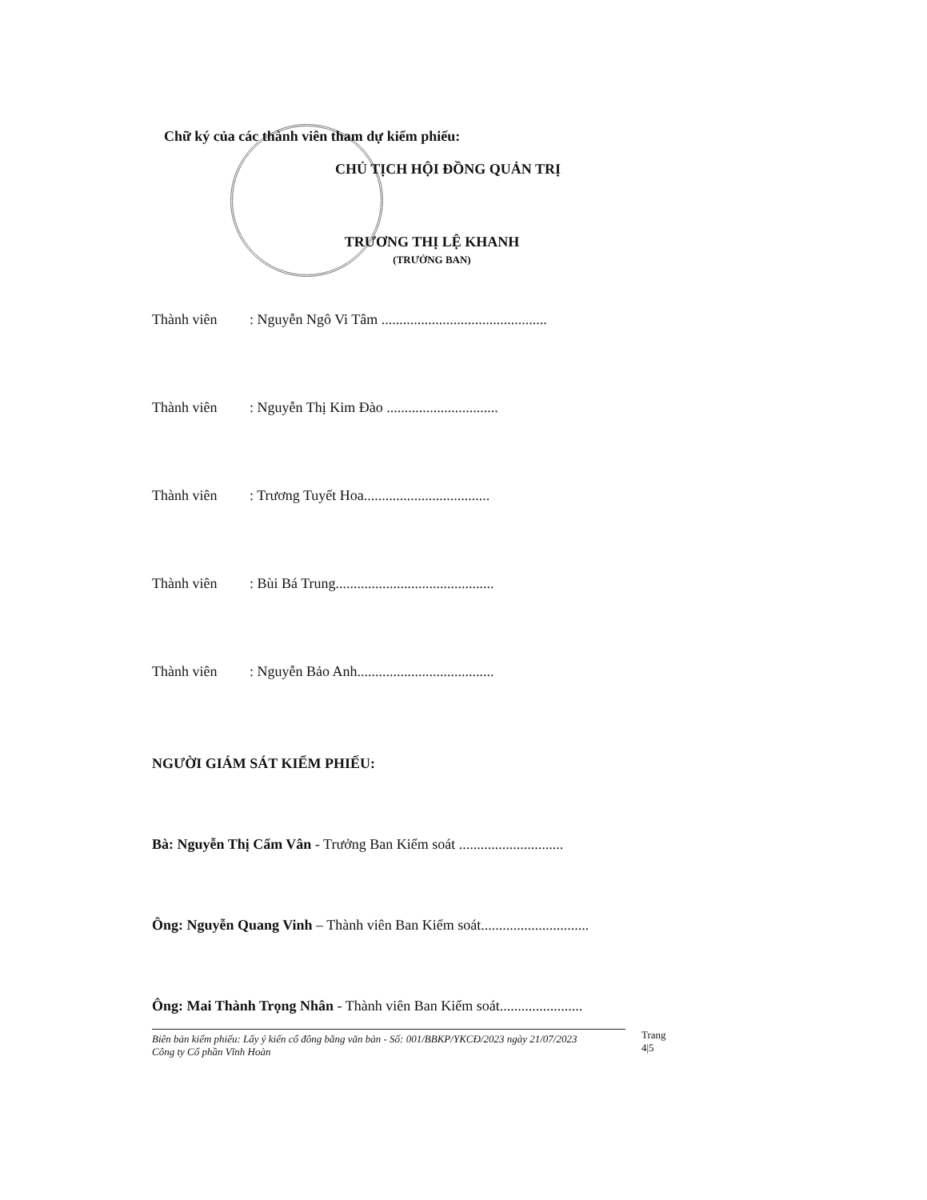Chữ ký của các thành viên tham dự kiểm phiếu:
CHỦ TỊCH HỘI ĐỒNG QUẢN TRỊ
TRƯƠNG THỊ LỆ KHANH
(TRƯỞNG BAN)
Thành viên: Nguyễn Ngô Vi Tâm ..............................................
Thành viên: Nguyễn Thị Kim Đào ...............................
Thành viên: Trương Tuyết Hoa...................................
Thành viên: Bùi Bá Trung............................................
Thành viên: Nguyễn Bảo Anh......................................
NGƯỜI GIÁM SÁT KIỂM PHIẾU:
Bà: Nguyễn Thị Cẩm Vân - Trưởng Ban Kiểm soát .............................
Ông: Nguyễn Quang Vinh – Thành viên Ban Kiểm soát..............................
Ông: Mai Thành Trọng Nhân - Thành viên Ban Kiểm soát.......................
Biên bản kiểm phiếu: Lấy ý kiến cổ đông bằng văn bản - Số: 001/BBKP/YKCĐ/2023 ngày 21/07/2023
Công ty Cổ phần Vĩnh Hoàn
Trang 4|5